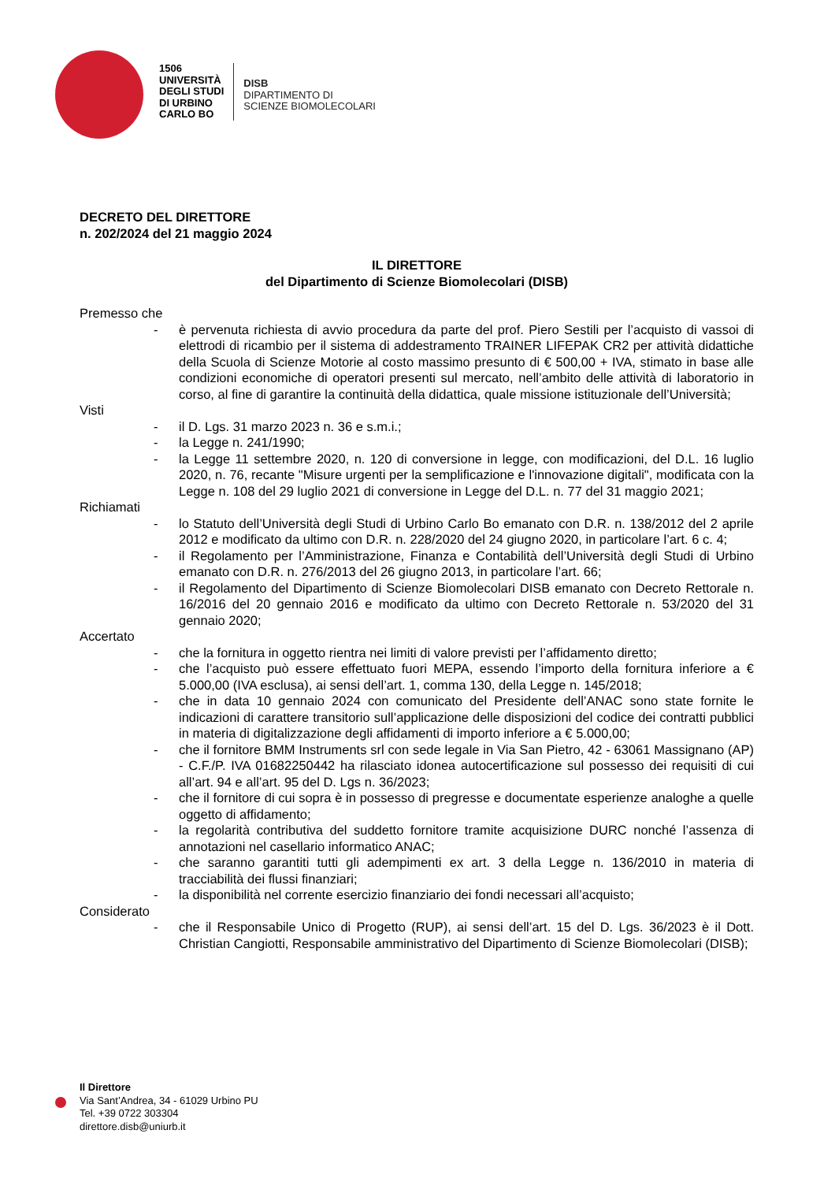1506
UNIVERSITÀ
DEGLI STUDI
DI URBINO
CARLO BO
DISB
DIPARTIMENTO DI
SCIENZE BIOMOLECOLARI
DECRETO DEL DIRETTORE
n. 202/2024 del 21 maggio 2024
IL DIRETTORE
del Dipartimento di Scienze Biomolecolari (DISB)
Premesso che
- è pervenuta richiesta di avvio procedura da parte del prof. Piero Sestili per l’acquisto di vassoi di elettrodi di ricambio per il sistema di addestramento TRAINER LIFEPAK CR2 per attività didattiche della Scuola di Scienze Motorie al costo massimo presunto di € 500,00 + IVA, stimato in base alle condizioni economiche di operatori presenti sul mercato, nell’ambito delle attività di laboratorio in corso, al fine di garantire la continuità della didattica, quale missione istituzionale dell’Università;
Visti
- il D. Lgs. 31 marzo 2023 n. 36 e s.m.i.;
- la Legge n. 241/1990;
- la Legge 11 settembre 2020, n. 120 di conversione in legge, con modificazioni, del D.L. 16 luglio 2020, n. 76, recante "Misure urgenti per la semplificazione e l'innovazione digitali", modificata con la Legge n. 108 del 29 luglio 2021 di conversione in Legge del D.L. n. 77 del 31 maggio 2021;
Richiamati
- lo Statuto dell’Università degli Studi di Urbino Carlo Bo emanato con D.R. n. 138/2012 del 2 aprile 2012 e modificato da ultimo con D.R. n. 228/2020 del 24 giugno 2020, in particolare l’art. 6 c. 4;
- il Regolamento per l’Amministrazione, Finanza e Contabilità dell’Università degli Studi di Urbino emanato con D.R. n. 276/2013 del 26 giugno 2013, in particolare l’art. 66;
- il Regolamento del Dipartimento di Scienze Biomolecolari DISB emanato con Decreto Rettorale n. 16/2016 del 20 gennaio 2016 e modificato da ultimo con Decreto Rettorale n. 53/2020 del 31 gennaio 2020;
Accertato
- che la fornitura in oggetto rientra nei limiti di valore previsti per l’affidamento diretto;
- che l’acquisto può essere effettuato fuori MEPA, essendo l’importo della fornitura inferiore a € 5.000,00 (IVA esclusa), ai sensi dell’art. 1, comma 130, della Legge n. 145/2018;
- che in data 10 gennaio 2024 con comunicato del Presidente dell’ANAC sono state fornite le indicazioni di carattere transitorio sull’applicazione delle disposizioni del codice dei contratti pubblici in materia di digitalizzazione degli affidamenti di importo inferiore a € 5.000,00;
- che il fornitore BMM Instruments srl con sede legale in Via San Pietro, 42 - 63061 Massignano (AP) - C.F./P. IVA 01682250442 ha rilasciato idonea autocertificazione sul possesso dei requisiti di cui all’art. 94 e all’art. 95 del D. Lgs n. 36/2023;
- che il fornitore di cui sopra è in possesso di pregresse e documentate esperienze analoghe a quelle oggetto di affidamento;
- la regolarità contributiva del suddetto fornitore tramite acquisizione DURC nonché l’assenza di annotazioni nel casellario informatico ANAC;
- che saranno garantiti tutti gli adempimenti ex art. 3 della Legge n. 136/2010 in materia di tracciabilità dei flussi finanziari;
- la disponibilità nel corrente esercizio finanziario dei fondi necessari all’acquisto;
Considerato
- che il Responsabile Unico di Progetto (RUP), ai sensi dell’art. 15 del D. Lgs. 36/2023 è il Dott. Christian Cangiotti, Responsabile amministrativo del Dipartimento di Scienze Biomolecolari (DISB);
Il Direttore
Via Sant’Andrea, 34 - 61029 Urbino PU
Tel. +39 0722 303304
direttore.disb@uniurb.it